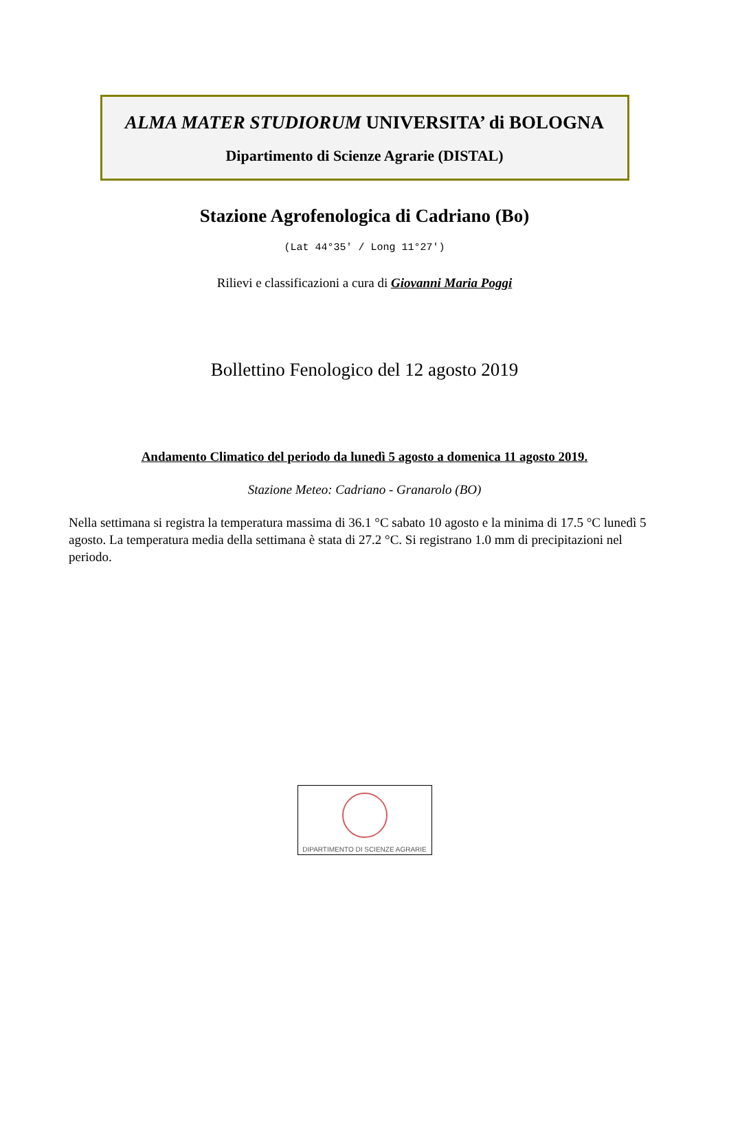ALMA MATER STUDIORUM UNIVERSITA’ di BOLOGNA
Dipartimento di Scienze Agrarie (DISTAL)
Stazione Agrofenologica di Cadriano (Bo)
(Lat 44°35′ / Long 11°27′)
Rilievi e classificazioni a cura di Giovanni Maria Poggi
Bollettino Fenologico del 12 agosto 2019
Andamento Climatico del periodo da lunedì 5 agosto a domenica 11 agosto 2019.
Stazione Meteo: Cadriano - Granarolo (BO)
Nella settimana si registra la temperatura massima di 36.1 °C sabato 10 agosto e la minima di 17.5 °C lunedì 5 agosto. La temperatura media della settimana è stata di 27.2 °C. Si registrano 1.0 mm di precipitazioni nel periodo.
DIPARTIMENTO DI SCIENZE AGRARIE